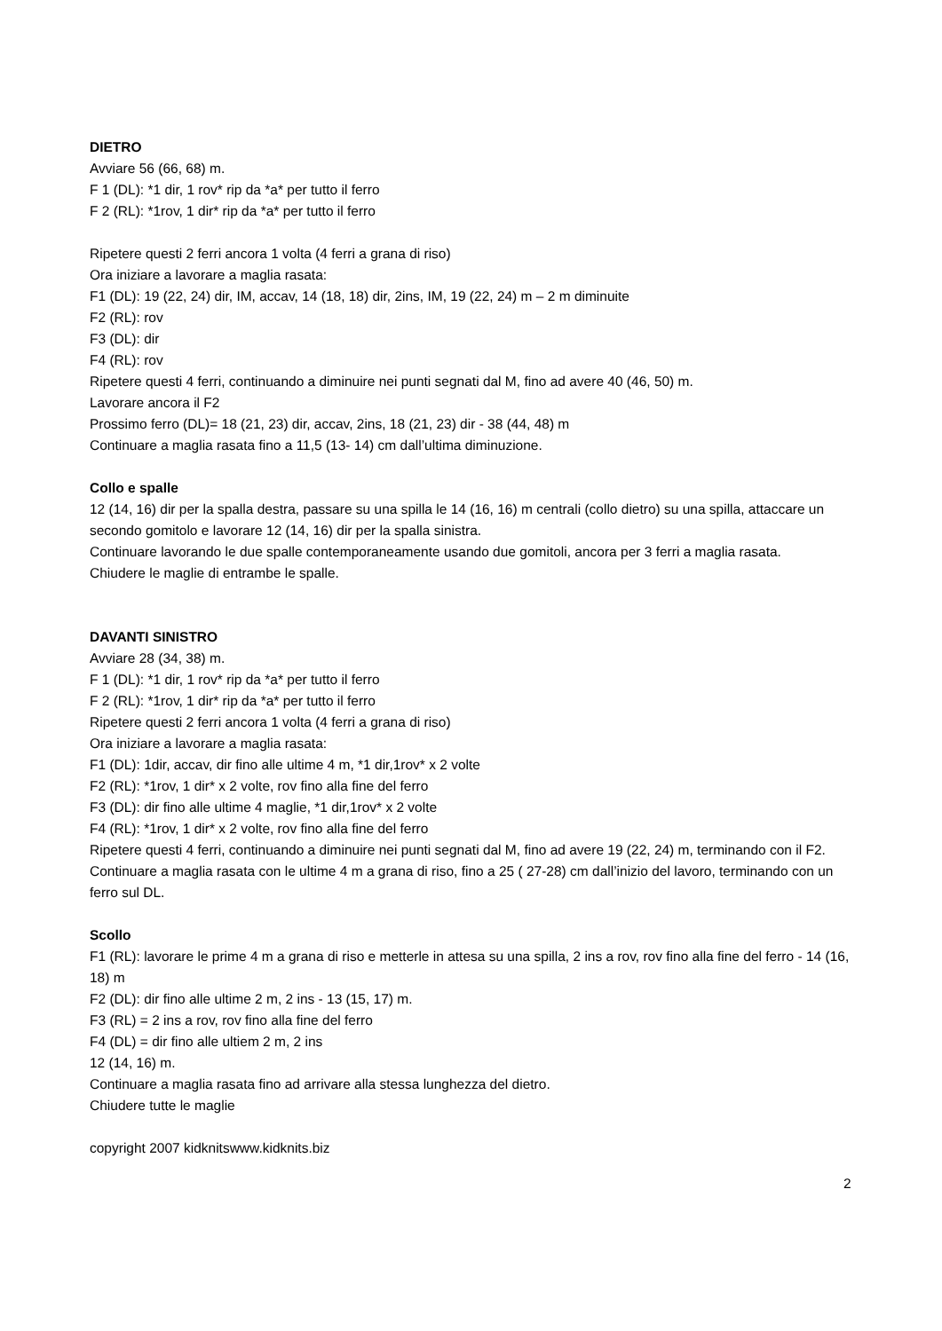DIETRO
Avviare 56 (66, 68) m.
F 1 (DL): *1 dir, 1 rov* rip da *a* per tutto il ferro
F 2 (RL): *1rov, 1 dir* rip da *a* per tutto il ferro
Ripetere questi 2 ferri ancora 1 volta (4 ferri a grana di riso)
Ora iniziare a lavorare a maglia rasata:
F1 (DL): 19 (22, 24) dir, IM, accav, 14 (18, 18) dir, 2ins, IM, 19 (22, 24) m – 2 m diminuite
F2 (RL): rov
F3 (DL): dir
F4 (RL): rov
Ripetere questi 4 ferri, continuando a diminuire nei punti segnati dal M, fino ad avere 40 (46, 50) m.
Lavorare ancora il F2
Prossimo ferro (DL)= 18 (21, 23) dir, accav, 2ins, 18 (21, 23) dir - 38 (44, 48) m
Continuare a maglia rasata fino a 11,5 (13- 14) cm dall’ultima diminuzione.
Collo e spalle
12 (14, 16) dir per la spalla destra, passare su una spilla le 14 (16, 16) m centrali (collo dietro) su una spilla, attaccare un secondo gomitolo e lavorare 12 (14, 16) dir per la spalla sinistra.
Continuare lavorando le due spalle contemporaneamente usando due gomitoli, ancora per 3 ferri a maglia rasata.
Chiudere le maglie di entrambe le spalle.
DAVANTI SINISTRO
Avviare 28 (34, 38) m.
F 1 (DL): *1 dir, 1 rov* rip da *a* per tutto il ferro
F 2 (RL): *1rov, 1 dir* rip da *a* per tutto il ferro
Ripetere questi 2 ferri ancora 1 volta (4 ferri a grana di riso)
Ora iniziare a lavorare a maglia rasata:
F1 (DL): 1dir, accav, dir fino alle ultime 4 m, *1 dir,1rov* x 2 volte
F2 (RL): *1rov, 1 dir* x 2 volte, rov fino alla fine del ferro
F3 (DL): dir fino alle ultime 4 maglie, *1 dir,1rov* x 2 volte
F4 (RL): *1rov, 1 dir* x 2 volte, rov fino alla fine del ferro
Ripetere questi 4 ferri, continuando a diminuire nei punti segnati dal M, fino ad avere 19 (22, 24) m, terminando con il F2.
Continuare a maglia rasata con le ultime 4 m a grana di riso, fino a 25 ( 27-28) cm dall’inizio del lavoro, terminando con un ferro sul DL.
Scollo
F1 (RL): lavorare le prime 4 m a grana di riso e metterle in attesa su una spilla, 2 ins a rov, rov fino alla fine del ferro - 14 (16, 18) m
F2 (DL): dir fino alle ultime 2 m, 2 ins - 13 (15, 17) m.
F3 (RL) = 2 ins a rov, rov fino alla fine del ferro
F4 (DL) = dir fino alle ultiem 2 m, 2 ins
12 (14, 16) m.
Continuare a maglia rasata fino ad arrivare alla stessa lunghezza del dietro.
Chiudere tutte le maglie
copyright 2007 kidknitswww.kidknits.biz
2